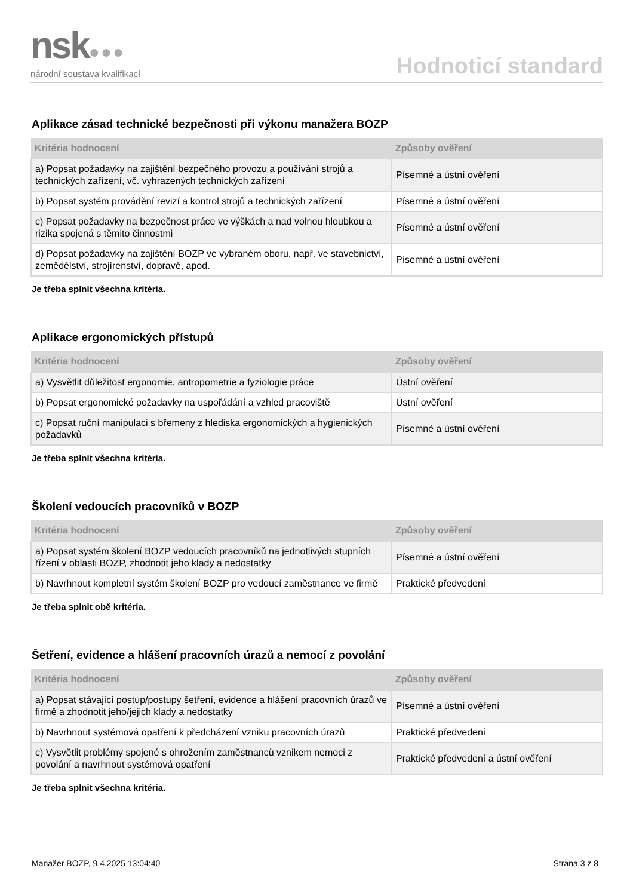nsk●●●
národní soustava kvalifikací
Hodnoticí standard
Aplikace zásad technické bezpečnosti při výkonu manažera BOZP
| Kritéria hodnocení | Způsoby ověření |
| --- | --- |
| a) Popsat požadavky na zajištění bezpečného provozu a používání strojů a technických zařízení, vč. vyhrazených technických zařízení | Písemné a ústní ověření |
| b) Popsat systém provádění revizí a kontrol strojů a technických zařízení | Písemné a ústní ověření |
| c) Popsat požadavky na bezpečnost práce ve výškách a nad volnou hloubkou a rizika spojená s těmito činnostmi | Písemné a ústní ověření |
| d) Popsat požadavky na zajištění BOZP ve vybraném oboru, např. ve stavebnictví, zemědělství, strojírenství, dopravě, apod. | Písemné a ústní ověření |
Je třeba splnit všechna kritéria.
Aplikace ergonomických přístupů
| Kritéria hodnocení | Způsoby ověření |
| --- | --- |
| a) Vysvětlit důležitost ergonomie, antropometrie a fyziologie práce | Ústní ověření |
| b) Popsat ergonomické požadavky na uspořádání a vzhled pracoviště | Ústní ověření |
| c) Popsat ruční manipulaci s břemeny z hlediska ergonomických a hygienických požadavků | Písemné a ústní ověření |
Je třeba splnit všechna kritéria.
Školení vedoucích pracovníků v BOZP
| Kritéria hodnocení | Způsoby ověření |
| --- | --- |
| a) Popsat systém školení BOZP vedoucích pracovníků na jednotlivých stupních řízení v oblasti BOZP, zhodnotit jeho klady a nedostatky | Písemné a ústní ověření |
| b) Navrhnout kompletní systém školení BOZP pro vedoucí zaměstnance ve firmě | Praktické předvedení |
Je třeba splnit obě kritéria.
Šetření, evidence a hlášení pracovních úrazů a nemocí z povolání
| Kritéria hodnocení | Způsoby ověření |
| --- | --- |
| a) Popsat stávající postup/postupy šetření, evidence a hlášení pracovních úrazů ve firmě a zhodnotit jeho/jejich klady a nedostatky | Písemné a ústní ověření |
| b) Navrhnout systémová opatření k předcházení vzniku pracovních úrazů | Praktické předvedení |
| c) Vysvětlit problémy spojené s ohrožením zaměstnanců vznikem nemoci z povolání a navrhnout systémová opatření | Praktické předvedení a ústní ověření |
Je třeba splnit všechna kritéria.
Manažer BOZP, 9.4.2025 13:04:40 Strana 3 z 8